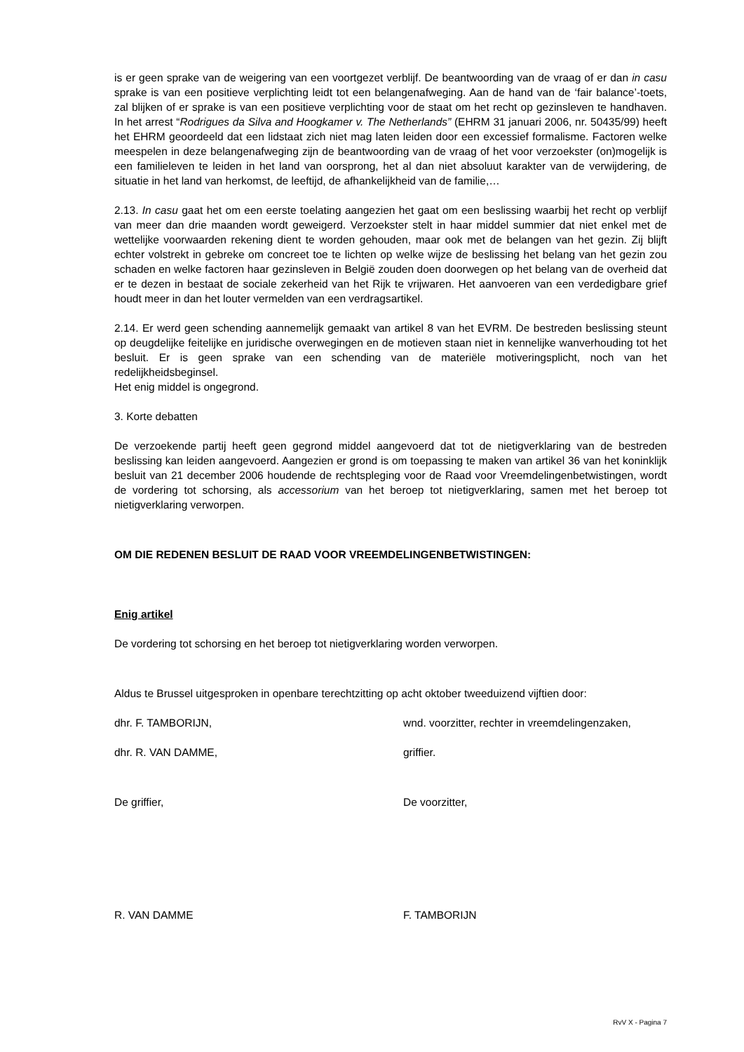is er geen sprake van de weigering van een voortgezet verblijf. De beantwoording van de vraag of er dan in casu sprake is van een positieve verplichting leidt tot een belangenafweging. Aan de hand van de ‘fair balance’-toets, zal blijken of er sprake is van een positieve verplichting voor de staat om het recht op gezinsleven te handhaven. In het arrest “Rodrigues da Silva and Hoogkamer v. The Netherlands” (EHRM 31 januari 2006, nr. 50435/99) heeft het EHRM geoordeeld dat een lidstaat zich niet mag laten leiden door een excessief formalisme. Factoren welke meespelen in deze belangenafweging zijn de beantwoording van de vraag of het voor verzoekster (on)mogelijk is een familieleven te leiden in het land van oorsprong, het al dan niet absoluut karakter van de verwijdering, de situatie in het land van herkomst, de leeftijd, de afhankelijkheid van de familie,…
2.13. In casu gaat het om een eerste toelating aangezien het gaat om een beslissing waarbij het recht op verblijf van meer dan drie maanden wordt geweigerd. Verzoekster stelt in haar middel summier dat niet enkel met de wettelijke voorwaarden rekening dient te worden gehouden, maar ook met de belangen van het gezin. Zij blijft echter volstrekt in gebreke om concreet toe te lichten op welke wijze de beslissing het belang van het gezin zou schaden en welke factoren haar gezinsleven in België zouden doen doorwegen op het belang van de overheid dat er te dezen in bestaat de sociale zekerheid van het Rijk te vrijwaren. Het aanvoeren van een verdedigbare grief houdt meer in dan het louter vermelden van een verdragsartikel.
2.14. Er werd geen schending aannemelijk gemaakt van artikel 8 van het EVRM. De bestreden beslissing steunt op deugdelijke feitelijke en juridische overwegingen en de motieven staan niet in kennelijke wanverhouding tot het besluit. Er is geen sprake van een schending van de materiële motiveringsplicht, noch van het redelijkheidsbeginsel.
Het enig middel is ongegrond.
3. Korte debatten
De verzoekende partij heeft geen gegrond middel aangevoerd dat tot de nietigverklaring van de bestreden beslissing kan leiden aangevoerd. Aangezien er grond is om toepassing te maken van artikel 36 van het koninklijk besluit van 21 december 2006 houdende de rechtspleging voor de Raad voor Vreemdelingenbetwistingen, wordt de vordering tot schorsing, als accessorium van het beroep tot nietigverklaring, samen met het beroep tot nietigverklaring verworpen.
OM DIE REDENEN BESLUIT DE RAAD VOOR VREEMDELINGENBETWISTINGEN:
Enig artikel
De vordering tot schorsing en het beroep tot nietigverklaring worden verworpen.
Aldus te Brussel uitgesproken in openbare terechtzitting op acht oktober tweeduizend vijftien door:
dhr. F. TAMBORIJN, wnd. voorzitter, rechter in vreemdelingenzaken,
dhr. R. VAN DAMME, griffier.
De griffier, De voorzitter,
R. VAN DAMME F. TAMBORIJN
RvV X - Pagina 7